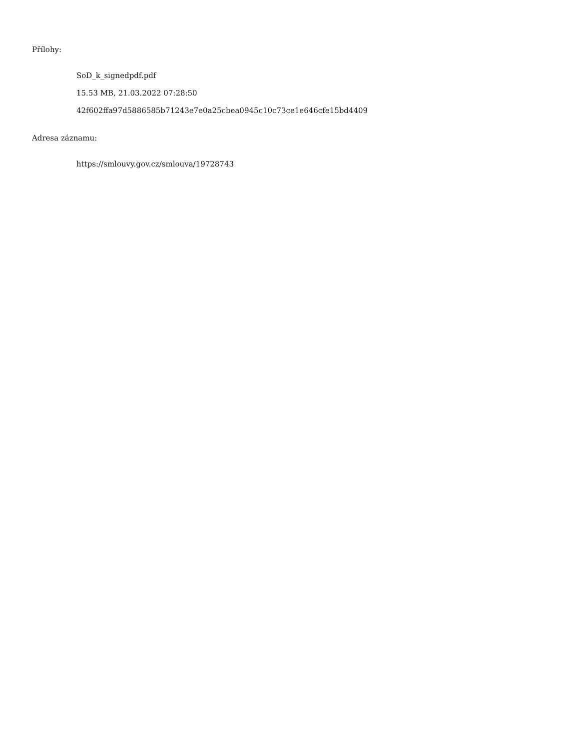Přílohy:
SoD_k_signedpdf.pdf
15.53 MB, 21.03.2022 07:28:50
42f602ffa97d5886585b71243e7e0a25cbea0945c10c73ce1e646cfe15bd4409
Adresa záznamu:
https://smlouvy.gov.cz/smlouva/19728743